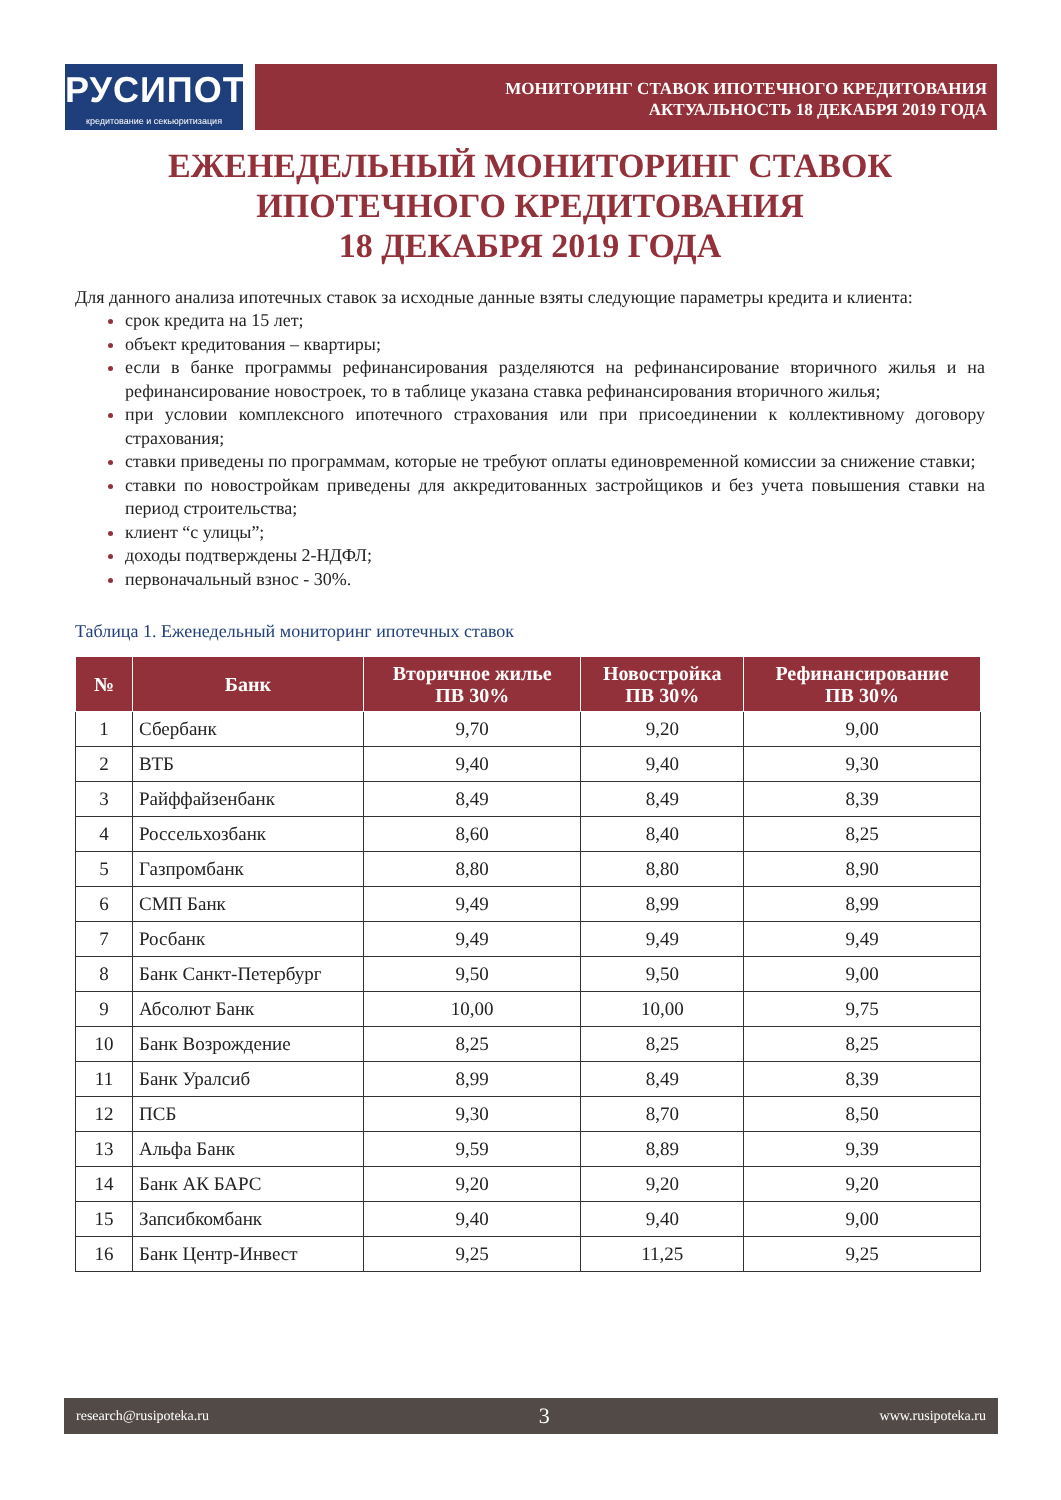РУСИПОТЕКА
кредитование и секьюритизация
МОНИТОРИНГ СТАВОК ИПОТЕЧНОГО КРЕДИТОВАНИЯ
АКТУАЛЬНОСТЬ 18 ДЕКАБРЯ 2019 ГОДА
ЕЖЕНЕДЕЛЬНЫЙ МОНИТОРИНГ СТАВОК
ИПОТЕЧНОГО КРЕДИТОВАНИЯ
18 ДЕКАБРЯ 2019 ГОДА
Для данного анализа ипотечных ставок за исходные данные взяты следующие параметры кредита и клиента:
срок кредита на 15 лет;
объект кредитования – квартиры;
если в банке программы рефинансирования разделяются на рефинансирование вторичного жилья и на рефинансирование новостроек, то в таблице указана ставка рефинансирования вторичного жилья;
при условии комплексного ипотечного страхования или при присоединении к коллективному договору страхования;
ставки приведены по программам, которые не требуют оплаты единовременной комиссии за снижение ставки;
ставки по новостройкам приведены для аккредитованных застройщиков и без учета повышения ставки на период строительства;
клиент “с улицы”;
доходы подтверждены 2-НДФЛ;
первоначальный взнос - 30%.
Таблица 1. Еженедельный мониторинг ипотечных ставок
| № | Банк | Вторичное жилье ПВ 30% | Новостройка ПВ 30% | Рефинансирование ПВ 30% |
| --- | --- | --- | --- | --- |
| 1 | Сбербанк | 9,70 | 9,20 | 9,00 |
| 2 | ВТБ | 9,40 | 9,40 | 9,30 |
| 3 | Райффайзенбанк | 8,49 | 8,49 | 8,39 |
| 4 | Россельхозбанк | 8,60 | 8,40 | 8,25 |
| 5 | Газпромбанк | 8,80 | 8,80 | 8,90 |
| 6 | СМП Банк | 9,49 | 8,99 | 8,99 |
| 7 | Росбанк | 9,49 | 9,49 | 9,49 |
| 8 | Банк Санкт-Петербург | 9,50 | 9,50 | 9,00 |
| 9 | Абсолют Банк | 10,00 | 10,00 | 9,75 |
| 10 | Банк Возрождение | 8,25 | 8,25 | 8,25 |
| 11 | Банк Уралсиб | 8,99 | 8,49 | 8,39 |
| 12 | ПСБ | 9,30 | 8,70 | 8,50 |
| 13 | Альфа Банк | 9,59 | 8,89 | 9,39 |
| 14 | Банк АК БАРС | 9,20 | 9,20 | 9,20 |
| 15 | Запсибкомбанк | 9,40 | 9,40 | 9,00 |
| 16 | Банк Центр-Инвест | 9,25 | 11,25 | 9,25 |
research@rusipoteka.ru 3 www.rusipoteka.ru